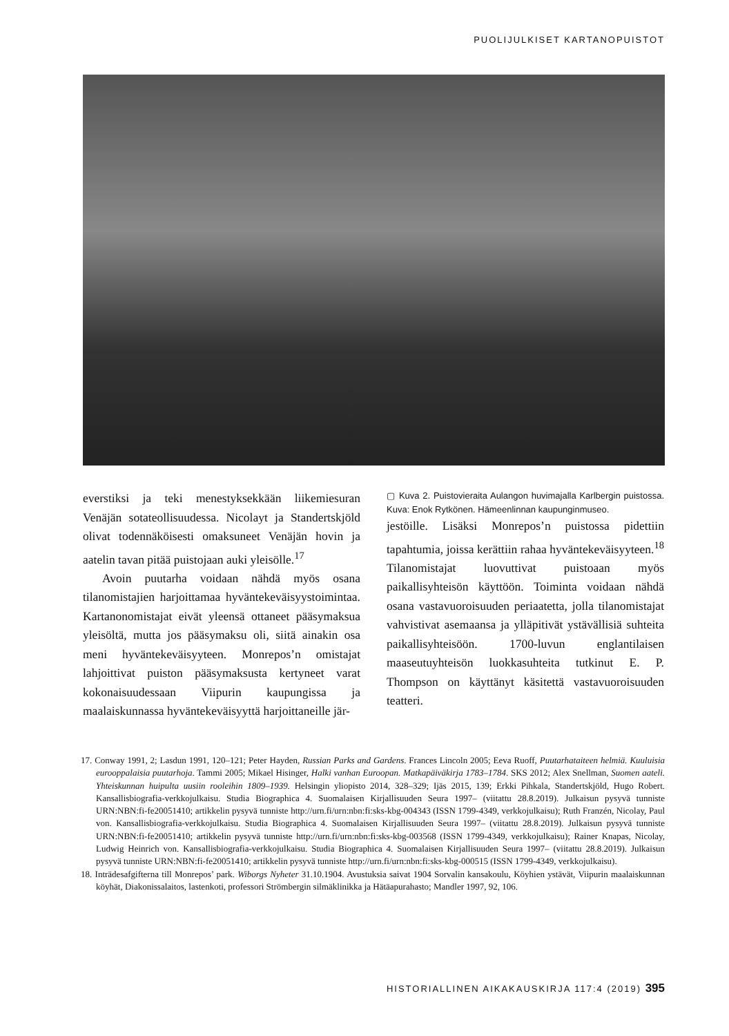PUOLIJULKISET KARTANOPUISTOT
everstiksi ja teki menestyksekkään liikemiesuran Venäjän sotateollisuudessa. Nicolayt ja Standertskjöld olivat todennäköisesti omaksuneet Venäjän hovin ja aatelin tavan pitää puistojaan auki yleisölle.<sup>17</sup>
Avoin puutarha voidaan nähdä myös osana tilanomistajien harjoittamaa hyväntekeväisyystoimintaa. Kartanonomistajat eivät yleensä ottaneet pääsymaksua yleisöltä, mutta jos pääsymaksu oli, siitä ainakin osa meni hyväntekeväisyyteen. Monrepos’n omistajat lahjoittivat puiston pääsymaksusta kertyneet varat kokonaisuudessaan Viipurin kaupungissa ja maalaiskunnassa hyväntekeväisyyttä harjoittaneille jär-
▢ Kuva 2. Puistovieraita Aulangon huvimajalla Karlbergin puistossa. Kuva: Enok Rytkönen. Hämeenlinnan kaupunginmuseo.
jestöille. Lisäksi Monrepos’n puistossa pidettiin tapahtumia, joissa kerättiin rahaa hyväntekeväisyyteen.<sup>18</sup> Tilanomistajat luovuttivat puistoaan myös paikallisyhteisön käyttöön. Toiminta voidaan nähdä osana vastavuoroisuuden periaatetta, jolla tilanomistajat vahvistivat asemaansa ja ylläpitivät ystävällisiä suhteita paikallisyhteisöön. 1700-luvun englantilaisen maaseutuyhteisön luokkasuhteita tutkinut E. P. Thompson on käyttänyt käsitettä vastavuoroisuuden teatteri.
17. Conway 1991, 2; Lasdun 1991, 120–121; Peter Hayden, Russian Parks and Gardens. Frances Lincoln 2005; Eeva Ruoff, Puutarhataiteen helmiä. Kuuluisia eurooppalaisia puutarhoja. Tammi 2005; Mikael Hisinger, Halki vanhan Euroopan. Matkapäiväkirja 1783–1784. SKS 2012; Alex Snellman, Suomen aateli. Yhteiskunnan huipulta uusiin rooleihin 1809–1939. Helsingin yliopisto 2014, 328–329; Ijäs 2015, 139; Erkki Pihkala, Standertskjöld, Hugo Robert. Kansallisbiografia-verkkojulkaisu. Studia Biographica 4. Suomalaisen Kirjallisuuden Seura 1997– (viitattu 28.8.2019). Julkaisun pysyvä tunniste URN:NBN:fi-fe20051410; artikkelin pysyvä tunniste http://urn.fi/urn:nbn:fi:sks-kbg-004343 (ISSN 1799-4349, verkkojulkaisu); Ruth Franzén, Nicolay, Paul von. Kansallisbiografia-verkkojulkaisu. Studia Biographica 4. Suomalaisen Kirjallisuuden Seura 1997– (viitattu 28.8.2019). Julkaisun pysyvä tunniste URN:NBN:fi-fe20051410; artikkelin pysyvä tunniste http://urn.fi/urn:nbn:fi:sks-kbg-003568 (ISSN 1799-4349, verkkojulkaisu); Rainer Knapas, Nicolay, Ludwig Heinrich von. Kansallisbiografia-verkkojulkaisu. Studia Biographica 4. Suomalaisen Kirjallisuuden Seura 1997– (viitattu 28.8.2019). Julkaisun pysyvä tunniste URN:NBN:fi-fe20051410; artikkelin pysyvä tunniste http://urn.fi/urn:nbn:fi:sks-kbg-000515 (ISSN 1799-4349, verkkojulkaisu).
18. Inträdesafgifterna till Monrepos’ park. Wiborgs Nyheter 31.10.1904. Avustuksia saivat 1904 Sorvalin kansakoulu, Köyhien ystävät, Viipurin maalaiskunnan köyhät, Diakonissalaitos, lastenkoti, professori Strömbergin silmäklinikka ja Hätäapurahasto; Mandler 1997, 92, 106.
HISTORIALLINEN AIKAKAUSKIRJA 117:4 (2019) 395